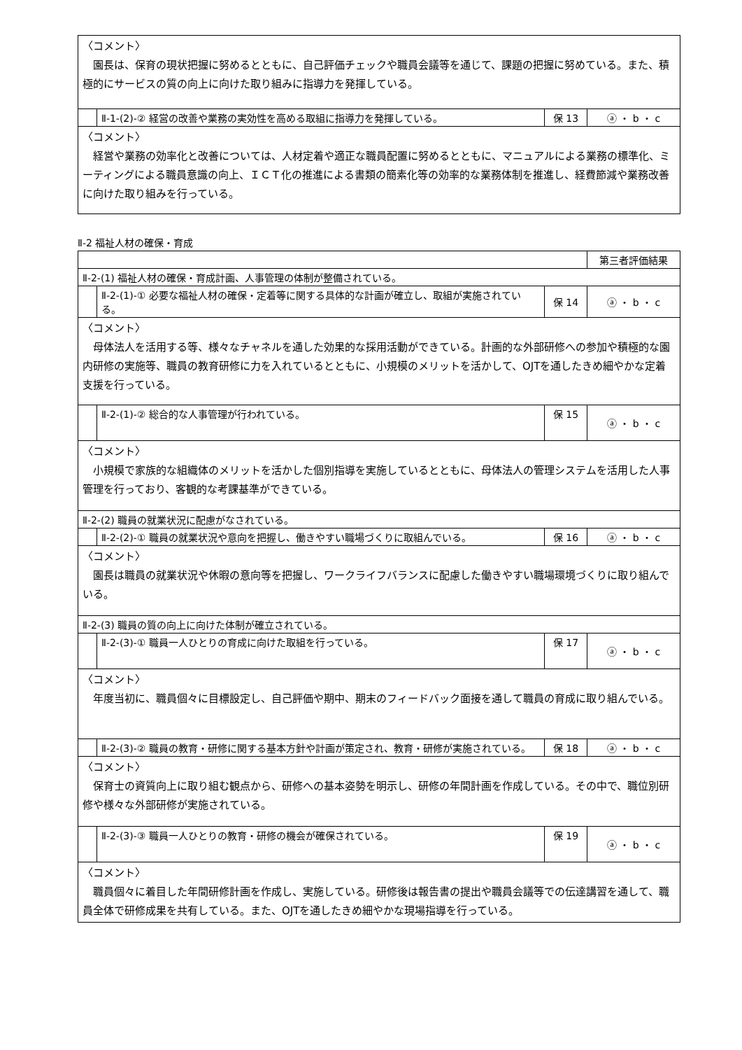| 〈コメント〉 園長は、保育の現状把握に努めるとともに、自己評価チェックや職員会議等を通じて、課題の把握に努めている。また、積極的にサービスの質の向上に向けた取り組みに指導力を発揮している。 | | | |
| | Ⅱ-1-(2)-② 経営の改善や業務の実効性を高める取組に指導力を発揮している。 | 保 13 | ⓐ ・ b ・ c |
| 〈コメント〉 経営や業務の効率化と改善については、人材定着や適正な職員配置に努めるとともに、マニュアルによる業務の標準化、ミーティングによる職員意識の向上、ＩＣＴ化の推進による書類の簡素化等の効率的な業務体制を推進し、経費節減や業務改善に向けた取り組みを行っている。 | | | |
Ⅱ-2 福祉人材の確保・育成
| | | | 第三者評価結果 |
| Ⅱ-2-(1) 福祉人材の確保・育成計画、人事管理の体制が整備されている。 | | | |
| | Ⅱ-2-(1)-① 必要な福祉人材の確保・定着等に関する具体的な計画が確立し、取組が実施されている。 | 保 14 | ⓐ ・ b ・ c |
| 〈コメント〉 母体法人を活用する等、様々なチャネルを通した効果的な採用活動ができている。計画的な外部研修への参加や積極的な園内研修の実施等、職員の教育研修に力を入れているとともに、小規模のメリットを活かして、OJTを通したきめ細やかな定着支援を行っている。 | | | |
| | Ⅱ-2-(1)-② 総合的な人事管理が行われている。 | 保 15 | ⓐ ・ b ・ c |
| 〈コメント〉 小規模で家族的な組織体のメリットを活かした個別指導を実施しているとともに、母体法人の管理システムを活用した人事管理を行っており、客観的な考課基準ができている。 | | | |
| Ⅱ-2-(2) 職員の就業状況に配慮がなされている。 | | | |
| | Ⅱ-2-(2)-① 職員の就業状況や意向を把握し、働きやすい職場づくりに取組んでいる。 | 保 16 | ⓐ ・ b ・ c |
| 〈コメント〉 園長は職員の就業状況や休暇の意向等を把握し、ワークライフバランスに配慮した働きやすい職場環境づくりに取り組んでいる。 | | | |
| Ⅱ-2-(3) 職員の質の向上に向けた体制が確立されている。 | | | |
| | Ⅱ-2-(3)-① 職員一人ひとりの育成に向けた取組を行っている。 | 保 17 | ⓐ ・ b ・ c |
| 〈コメント〉 年度当初に、職員個々に目標設定し、自己評価や期中、期末のフィードバック面接を通して職員の育成に取り組んでいる。 | | | |
| | Ⅱ-2-(3)-② 職員の教育・研修に関する基本方針や計画が策定され、教育・研修が実施されている。 | 保 18 | ⓐ ・ b ・ c |
| 〈コメント〉 保育士の資質向上に取り組む観点から、研修への基本姿勢を明示し、研修の年間計画を作成している。その中で、職位別研修や様々な外部研修が実施されている。 | | | |
| | Ⅱ-2-(3)-③ 職員一人ひとりの教育・研修の機会が確保されている。 | 保 19 | ⓐ ・ b ・ c |
| 〈コメント〉 職員個々に着目した年間研修計画を作成し、実施している。研修後は報告書の提出や職員会議等での伝達講習を通して、職員全体で研修成果を共有している。また、OJTを通したきめ細やかな現場指導を行っている。 | | | |